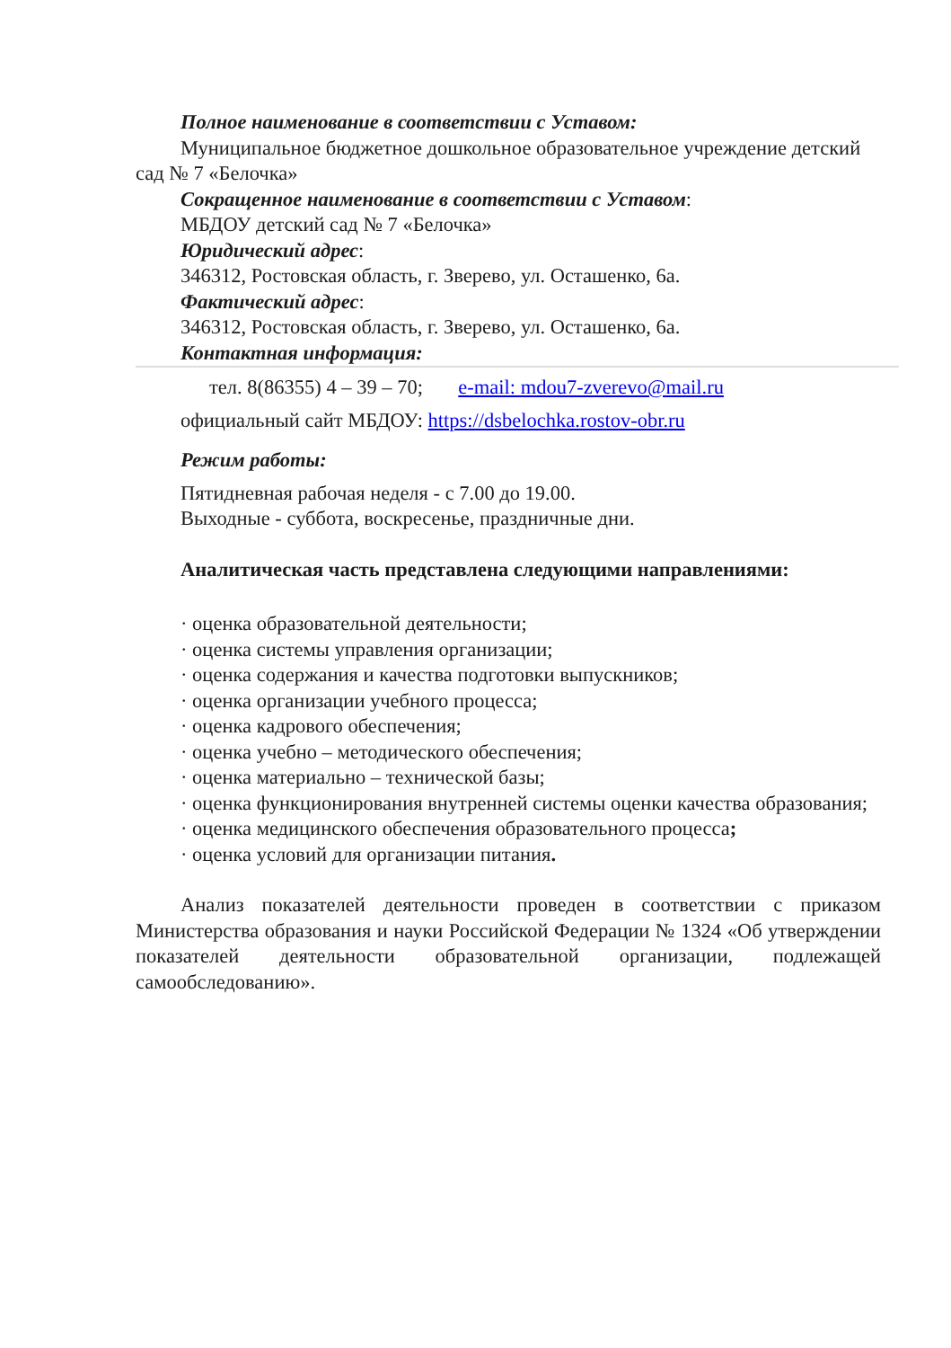Полное наименование в соответствии с Уставом:
Муниципальное бюджетное дошкольное образовательное учреждение детский сад № 7 «Белочка»
Сокращенное наименование в соответствии с Уставом:
МБДОУ детский сад № 7 «Белочка»
Юридический адрес:
346312, Ростовская область, г. Зверево, ул. Осташенко, 6а.
Фактический адрес:
346312, Ростовская область, г. Зверево, ул. Осташенко, 6а.
Контактная информация:
тел. 8(86355) 4 – 39 – 70; e-mail: mdou7-zverevo@mail.ru
официальный сайт МБДОУ: https://dsbelochka.rostov-obr.ru
Режим работы:
Пятидневная рабочая неделя - с 7.00 до 19.00.
Выходные - суббота, воскресенье, праздничные дни.
Аналитическая часть представлена следующими направлениями:
· оценка образовательной деятельности;
· оценка системы управления организации;
· оценка содержания и качества подготовки выпускников;
· оценка организации учебного процесса;
· оценка кадрового обеспечения;
· оценка учебно – методического обеспечения;
· оценка материально – технической базы;
· оценка функционирования внутренней системы оценки качества образования;
· оценка медицинского обеспечения образовательного процесса;
· оценка условий для организации питания.
Анализ показателей деятельности проведен в соответствии с приказом Министерства образования и науки Российской Федерации № 1324 «Об утверждении показателей деятельности образовательной организации, подлежащей самообследованию».